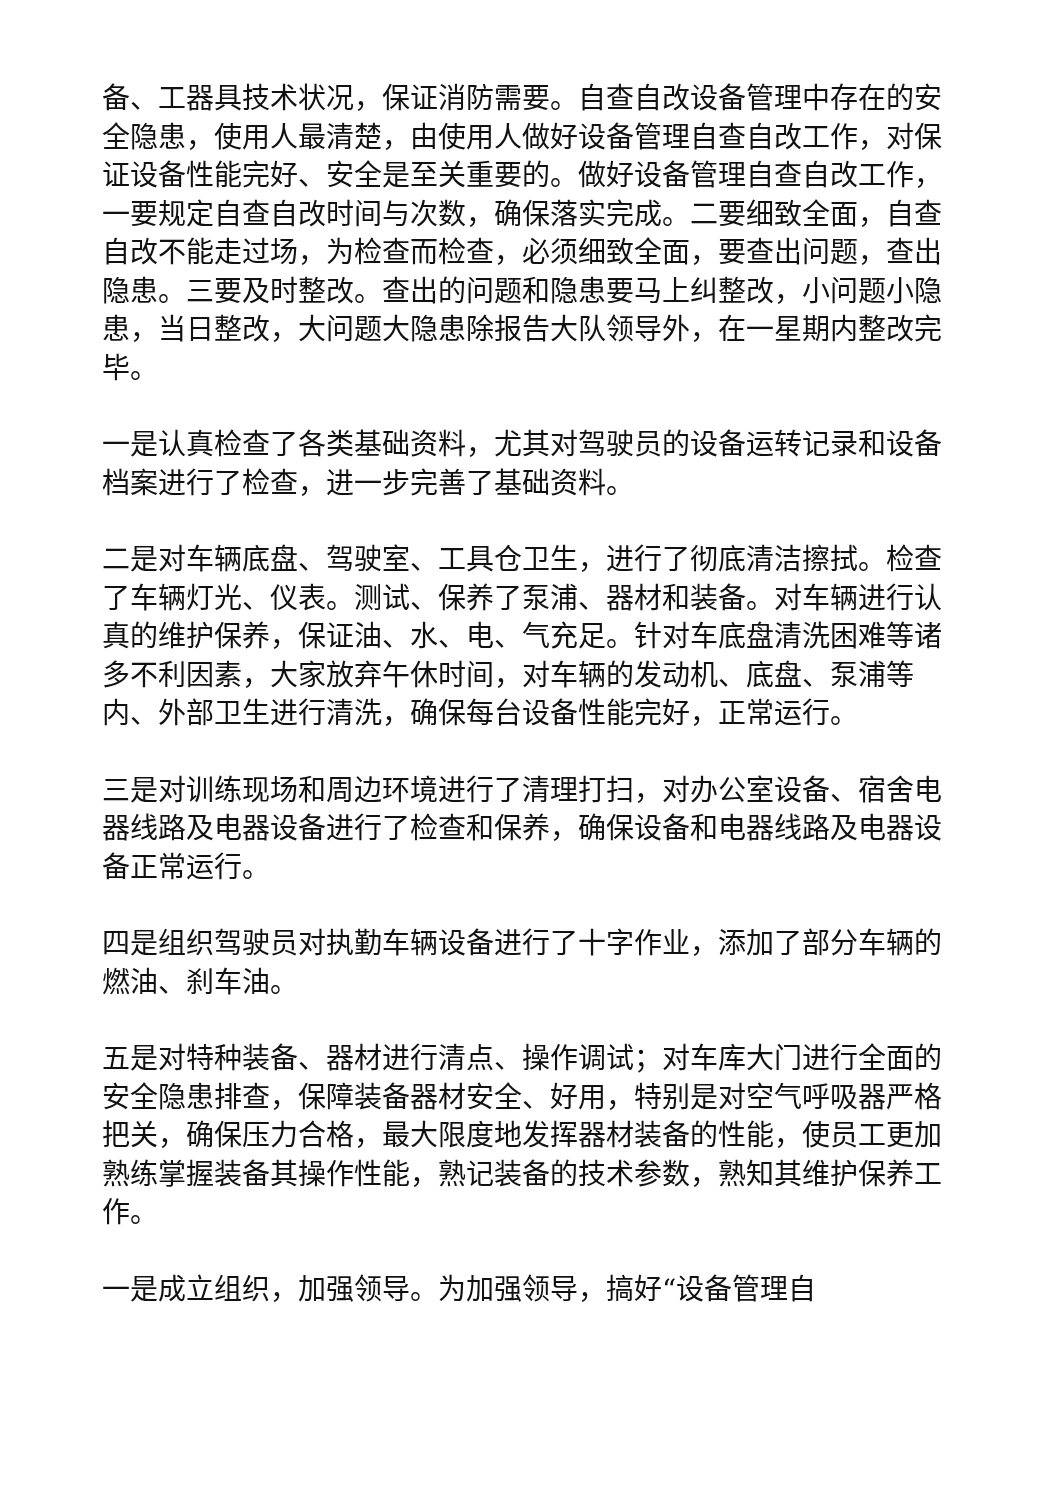备、工器具技术状况，保证消防需要。自查自改设备管理中存在的安全隐患，使用人最清楚，由使用人做好设备管理自查自改工作，对保证设备性能完好、安全是至关重要的。做好设备管理自查自改工作，一要规定自查自改时间与次数，确保落实完成。二要细致全面，自查自改不能走过场，为检查而检查，必须细致全面，要查出问题，查出隐患。三要及时整改。查出的问题和隐患要马上纠整改，小问题小隐患，当日整改，大问题大隐患除报告大队领导外，在一星期内整改完毕。
一是认真检查了各类基础资料，尤其对驾驶员的设备运转记录和设备档案进行了检查，进一步完善了基础资料。
二是对车辆底盘、驾驶室、工具仓卫生，进行了彻底清洁擦拭。检查了车辆灯光、仪表。测试、保养了泵浦、器材和装备。对车辆进行认真的维护保养，保证油、水、电、气充足。针对车底盘清洗困难等诸多不利因素，大家放弃午休时间，对车辆的发动机、底盘、泵浦等内、外部卫生进行清洗，确保每台设备性能完好，正常运行。
三是对训练现场和周边环境进行了清理打扫，对办公室设备、宿舍电器线路及电器设备进行了检查和保养，确保设备和电器线路及电器设备正常运行。
四是组织驾驶员对执勤车辆设备进行了十字作业，添加了部分车辆的燃油、刹车油。
五是对特种装备、器材进行清点、操作调试；对车库大门进行全面的安全隐患排查，保障装备器材安全、好用，特别是对空气呼吸器严格把关，确保压力合格，最大限度地发挥器材装备的性能，使员工更加熟练掌握装备其操作性能，熟记装备的技术参数，熟知其维护保养工作。
一是成立组织，加强领导。为加强领导，搞好“设备管理自